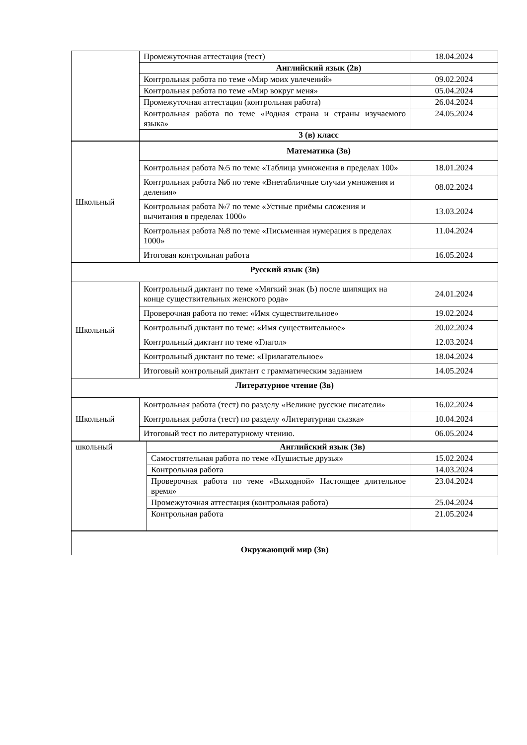| | Промежуточная аттестация (тест) | 18.04.2024 |
| | Английский язык (2в) | |
| | Контрольная работа по теме «Мир моих увлечений» | 09.02.2024 |
| | Контрольная работа по теме «Мир вокруг меня» | 05.04.2024 |
| | Промежуточная аттестация (контрольная работа) | 26.04.2024 |
| | Контрольная работа по теме «Родная страна и страны изучаемого языка» | 24.05.2024 |
| | 3 (в) класс | |
| Школьный | Математика (3в) | |
| | Контрольная работа №5 по теме «Таблица умножения в пределах 100» | 18.01.2024 |
| | Контрольная работа №6 по теме «Внетабличные случаи умножения и деления» | 08.02.2024 |
| | Контрольная работа №7 по теме «Устные приёмы сложения и вычитания в пределах 1000» | 13.03.2024 |
| | Контрольная работа №8 по теме «Письменная нумерация в пределах 1000» | 11.04.2024 |
| | Итоговая контрольная работа | 16.05.2024 |
| Русский язык (3в) | | |
| Школьный | Контрольный диктант по теме «Мягкий знак (Ь) после шипящих на конце существительных женского рода» | 24.01.2024 |
| | Проверочная работа по теме: «Имя существительное» | 19.02.2024 |
| | Контрольный диктант по теме: «Имя существительное» | 20.02.2024 |
| | Контрольный диктант по теме «Глагол» | 12.03.2024 |
| | Контрольный диктант по теме: «Прилагательное» | 18.04.2024 |
| | Итоговый контрольный диктант с грамматическим заданием | 14.05.2024 |
| Литературное чтение (3в) | | |
| Школьный | Контрольная работа (тест) по разделу «Великие русские писатели» | 16.02.2024 |
| | Контрольная работа (тест) по разделу «Литературная сказка» | 10.04.2024 |
| | Итоговый тест по литературному чтению. | 06.05.2024 |
| школьный | Английский язык (3в) | |
| | Самостоятельная работа по теме «Пушистые друзья» | 15.02.2024 |
| | Контрольная работа | 14.03.2024 |
| | Проверочная работа по теме «Выходной» Настоящее длительное время» | 23.04.2024 |
| | Промежуточная аттестация (контрольная работа) | 25.04.2024 |
| | Контрольная работа | 21.05.2024 |
| Окружающий мир (3в) |